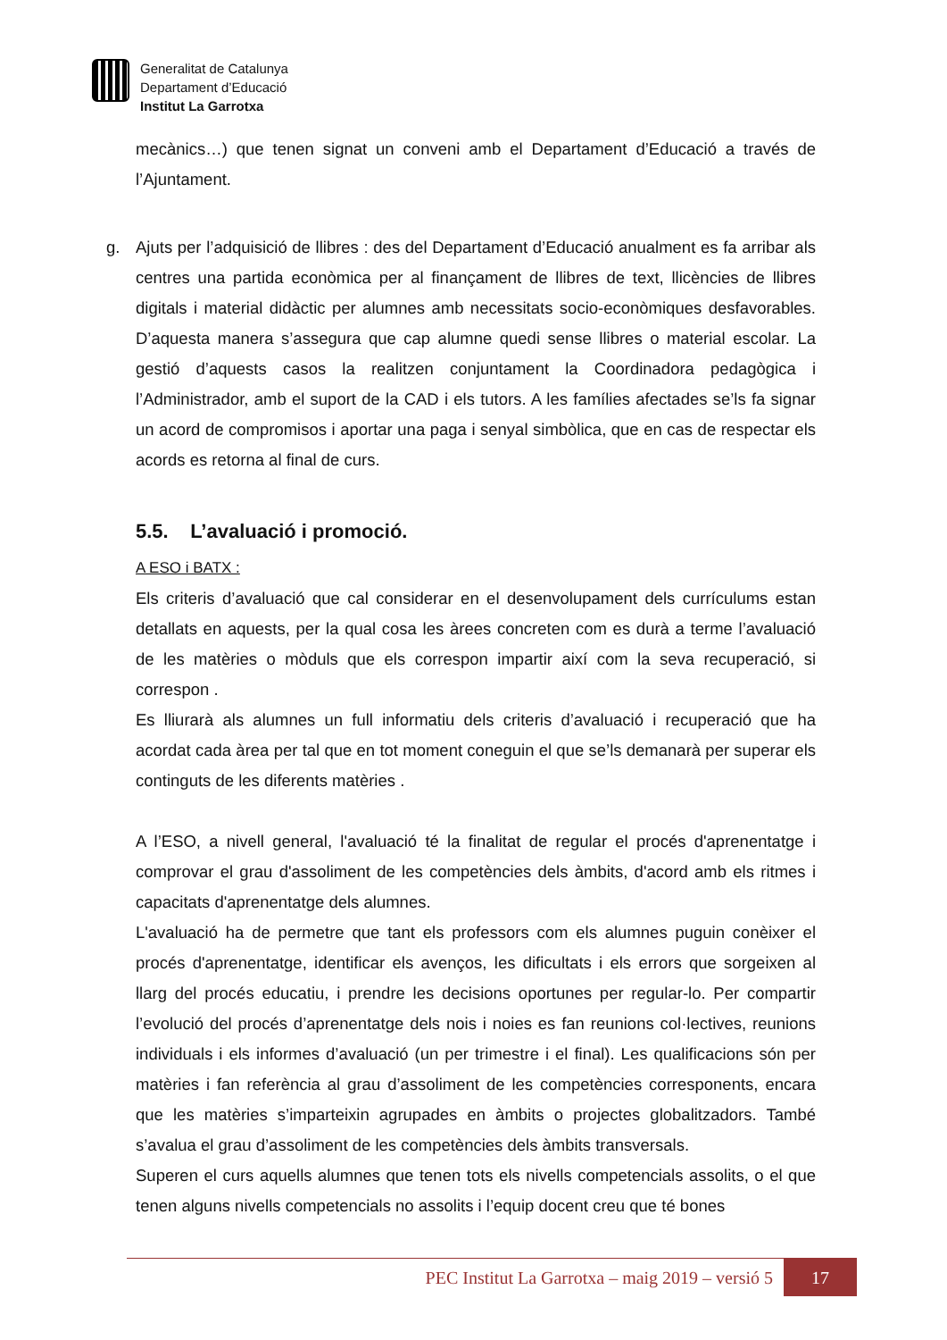Generalitat de Catalunya
Departament d’Educació
Institut La Garrotxa
mecànics…) que tenen signat un conveni amb el Departament d’Educació a través de l’Ajuntament.
g. Ajuts per l’adquisició de llibres : des del Departament d’Educació anualment es fa arribar als centres una partida econòmica per al finançament de llibres de text, llicències de llibres digitals i material didàctic per alumnes amb necessitats socio-econòmiques desfavorables. D’aquesta manera s’assegura que cap alumne quedi sense llibres o material escolar. La gestió d’aquests casos la realitzen conjuntament la Coordinadora pedagògica i l’Administrador, amb el suport de la CAD i els tutors. A les famílies afectades se’ls fa signar un acord de compromisos i aportar una paga i senyal simbòlica, que en cas de respectar els acords es retorna al final de curs.
5.5. L’avaluació i promoció.
A ESO i BATX :
Els criteris d’avaluació que cal considerar en el desenvolupament dels currículums estan detallats en aquests, per la qual cosa les àrees concreten com es durà a terme l’avaluació de les matèries o mòduls que els correspon impartir així com la seva recuperació, si correspon .
Es lliurarà als alumnes un full informatiu dels criteris d’avaluació i recuperació que ha acordat cada àrea per tal que en tot moment coneguin el que se’ls demanarà per superar els continguts de les diferents matèries .
A l’ESO, a nivell general, l'avaluació té la finalitat de regular el procés d'aprenentatge i comprovar el grau d'assoliment de les competències dels àmbits, d'acord amb els ritmes i capacitats d'aprenentatge dels alumnes.
L'avaluació ha de permetre que tant els professors com els alumnes puguin conèixer el procés d'aprenentatge, identificar els avenços, les dificultats i els errors que sorgeixen al llarg del procés educatiu, i prendre les decisions oportunes per regular-lo. Per compartir l’evolució del procés d’aprenentatge dels nois i noies es fan reunions col·lectives, reunions individuals i els informes d’avaluació (un per trimestre i el final). Les qualificacions són per matèries i fan referència al grau d’assoliment de les competències corresponents, encara que les matèries s’imparteixin agrupades en àmbits o projectes globalitzadors. També s’avalua el grau d’assoliment de les competències dels àmbits transversals.
Superen el curs aquells alumnes que tenen tots els nivells competencials assolits, o el que tenen alguns nivells competencials no assolits i l’equip docent creu que té bones
PEC Institut La Garrotxa – maig 2019 – versió 5 17